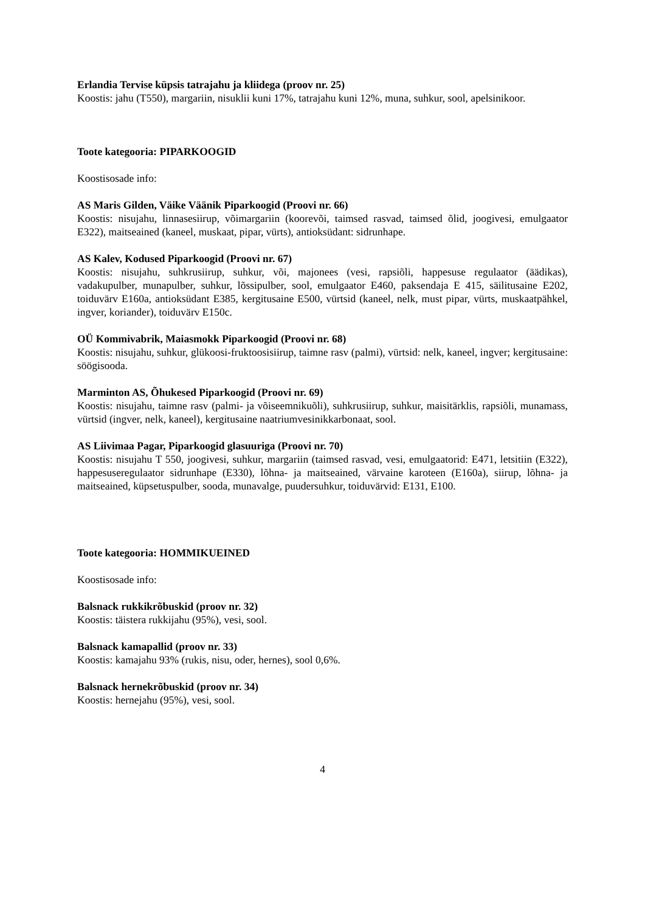Erlandia Tervise küpsis tatrajahu ja kliidega (proov nr. 25)
Koostis: jahu (T550), margariin, nisuklii kuni 17%, tatrajahu kuni 12%, muna, suhkur, sool, apelsinikoor.
Toote kategooria: PIPARKOOGID
Koostisosade info:
AS Maris Gilden, Väike Väänik Piparkoogid (Proovi nr. 66)
Koostis: nisujahu, linnasesiirup, võimargariin (koorevõi, taimsed rasvad, taimsed õlid, joogivesi, emulgaator E322), maitseained (kaneel, muskaat, pipar, vürts), antioksüdant: sidrunhape.
AS Kalev, Kodused Piparkoogid (Proovi nr. 67)
Koostis: nisujahu, suhkrusiirup, suhkur, või, majonees (vesi, rapsiõli, happesuse regulaator (äädikas), vadakupulber, munapulber, suhkur, lõssipulber, sool, emulgaator E460, paksendaja E 415, säilitusaine E202, toiduvärv E160a, antioksüdant E385, kergitusaine E500, vürtsid (kaneel, nelk, must pipar, vürts, muskaatpähkel, ingver, koriander), toiduvärv E150c.
OÜ Kommivabrik, Maiasmokk Piparkoogid (Proovi nr. 68)
Koostis: nisujahu, suhkur, glükoosi-fruktoosisiirup, taimne rasv (palmi), vürtsid: nelk, kaneel, ingver; kergitusaine: söögisooda.
Marminton AS, Õhukesed Piparkoogid (Proovi nr. 69)
Koostis: nisujahu, taimne rasv (palmi- ja võiseemnikuõli), suhkrusiirup, suhkur, maisitärklis, rapsiõli, munamass, vürtsid (ingver, nelk, kaneel), kergitusaine naatriumvesinikkarbonaat, sool.
AS Liivimaa Pagar, Piparkoogid glasuuriga (Proovi nr. 70)
Koostis: nisujahu T 550, joogivesi, suhkur, margariin (taimsed rasvad, vesi, emulgaatorid: E471, letsitiin (E322), happesuseregulaator sidrunhape (E330), lõhna- ja maitseained, värvaine karoteen (E160a), siirup, lõhna- ja maitseained, küpsetuspulber, sooda, munavalge, puudersuhkur, toiduvärvid: E131, E100.
Toote kategooria: HOMMIKUEINED
Koostisosade info:
Balsnack rukkikrõbuskid (proov nr. 32)
Koostis: täistera rukkijahu (95%), vesi, sool.
Balsnack kamapallid (proov nr. 33)
Koostis: kamajahu 93% (rukis, nisu, oder, hernes), sool 0,6%.
Balsnack hernekrõbuskid (proov nr. 34)
Koostis: hernejahu (95%), vesi, sool.
4